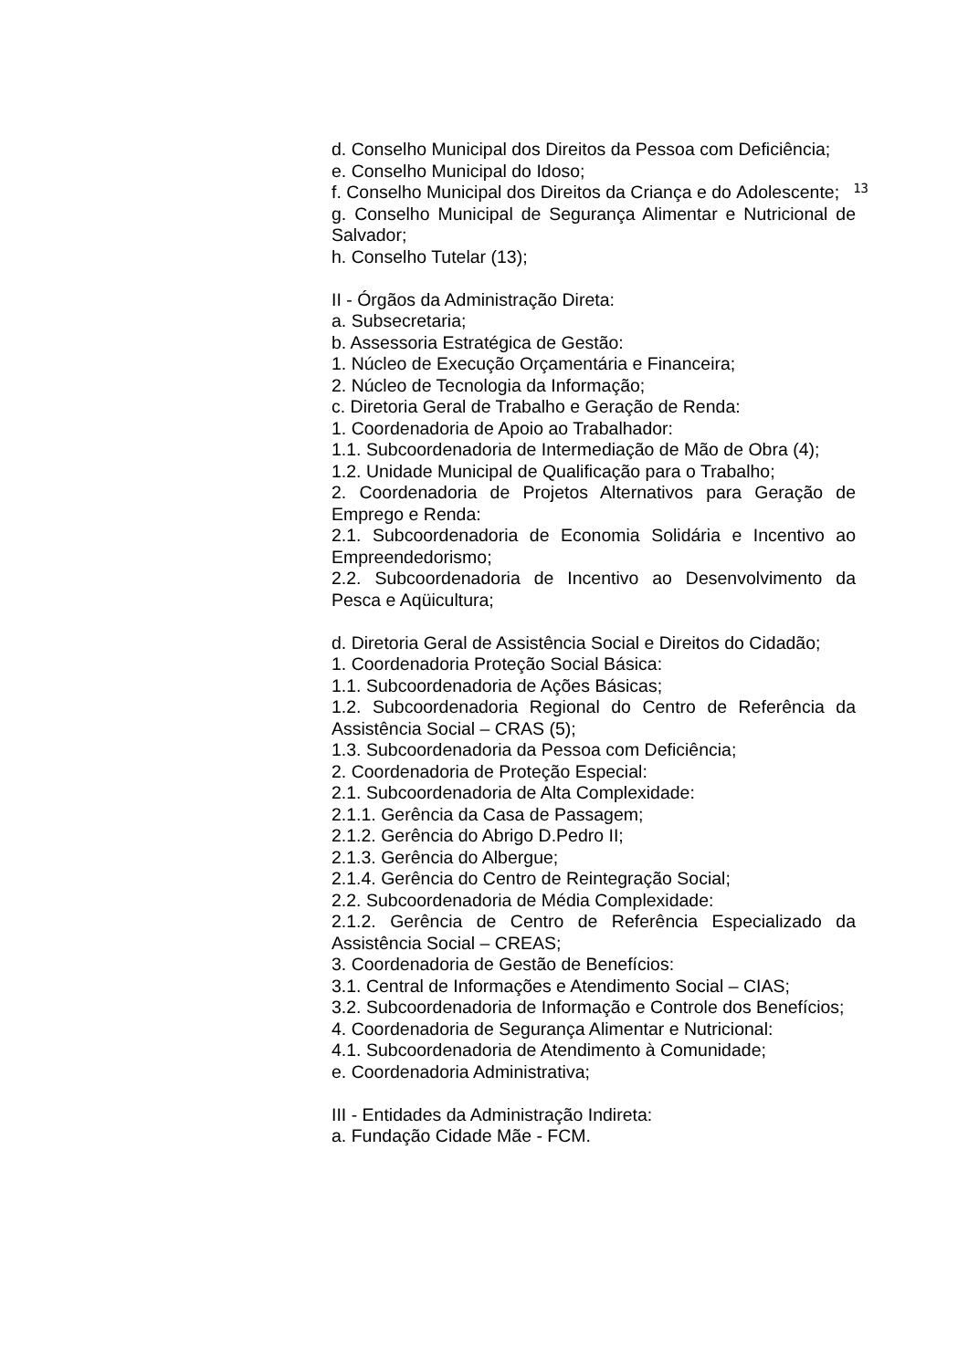d. Conselho Municipal dos Direitos da Pessoa com Deficiência;
e. Conselho Municipal do Idoso;
f. Conselho Municipal dos Direitos da Criança e do 13 Adolescente;
g. Conselho Municipal de Segurança Alimentar e Nutricional de Salvador;
h. Conselho Tutelar (13);
II - Órgãos da Administração Direta:
a. Subsecretaria;
b. Assessoria Estratégica de Gestão:
1. Núcleo de Execução Orçamentária e Financeira;
2. Núcleo de Tecnologia da Informação;
c. Diretoria Geral de Trabalho e Geração de Renda:
1. Coordenadoria de Apoio ao Trabalhador:
1.1. Subcoordenadoria de Intermediação de Mão de Obra (4);
1.2. Unidade Municipal de Qualificação para o Trabalho;
2. Coordenadoria de Projetos Alternativos para Geração de Emprego e Renda:
2.1. Subcoordenadoria de Economia Solidária e Incentivo ao Empreendedorismo;
2.2. Subcoordenadoria de Incentivo ao Desenvolvimento da Pesca e Aqüicultura;
d. Diretoria Geral de Assistência Social e Direitos do Cidadão;
1. Coordenadoria Proteção Social Básica:
1.1. Subcoordenadoria de Ações Básicas;
1.2. Subcoordenadoria Regional do Centro de Referência da Assistência Social – CRAS (5);
1.3. Subcoordenadoria da Pessoa com Deficiência;
2. Coordenadoria de Proteção Especial:
2.1. Subcoordenadoria de Alta Complexidade:
2.1.1. Gerência da Casa de Passagem;
2.1.2. Gerência do Abrigo D.Pedro II;
2.1.3. Gerência do Albergue;
2.1.4. Gerência do Centro de Reintegração Social;
2.2. Subcoordenadoria de Média Complexidade:
2.1.2. Gerência de Centro de Referência Especializado da Assistência Social – CREAS;
3. Coordenadoria de Gestão de Benefícios:
3.1. Central de Informações e Atendimento Social – CIAS;
3.2. Subcoordenadoria de Informação e Controle dos Benefícios;
4. Coordenadoria de Segurança Alimentar e Nutricional:
4.1. Subcoordenadoria de Atendimento à Comunidade;
e. Coordenadoria Administrativa;
III - Entidades da Administração Indireta:
a. Fundação Cidade Mãe - FCM.